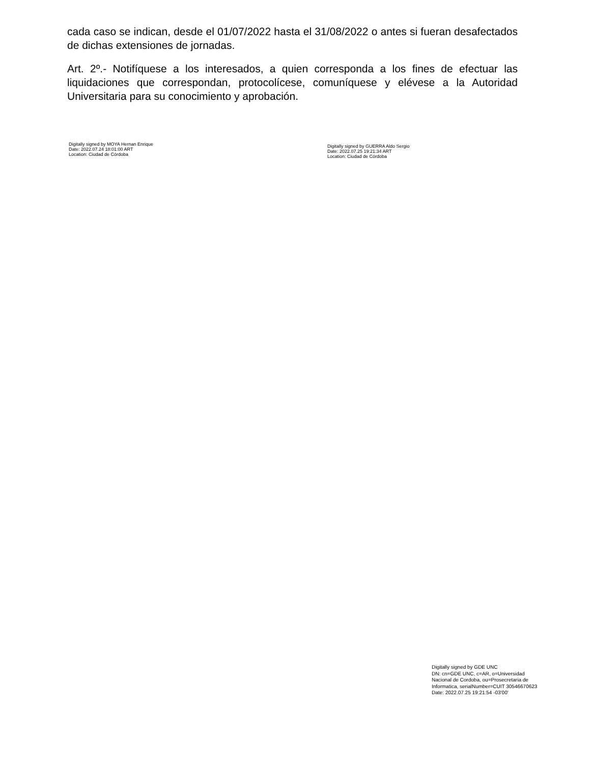cada caso se indican, desde el 01/07/2022 hasta el 31/08/2022 o antes si fueran desafectados de dichas extensiones de jornadas.
Art. 2º.- Notifíquese a los interesados, a quien corresponda a los fines de efectuar las liquidaciones que correspondan, protocolícese, comuníquese y elévese a la Autoridad Universitaria para su conocimiento y aprobación.
Digitally signed by MOYA Hernan Enrique
Date: 2022.07.24 18:01:00 ART
Location: Ciudad de Córdoba
Digitally signed by GUERRA Aldo Sergio
Date: 2022.07.25 19:21:34 ART
Location: Ciudad de Córdoba
Digitally signed by GDE UNC
DN: cn=GDE UNC, c=AR, o=Universidad
Nacional de Cordoba, ou=Prosecretaria de
Informatica, serialNumber=CUIT 30546670623
Date: 2022.07.25 19:21:54 -03'00'